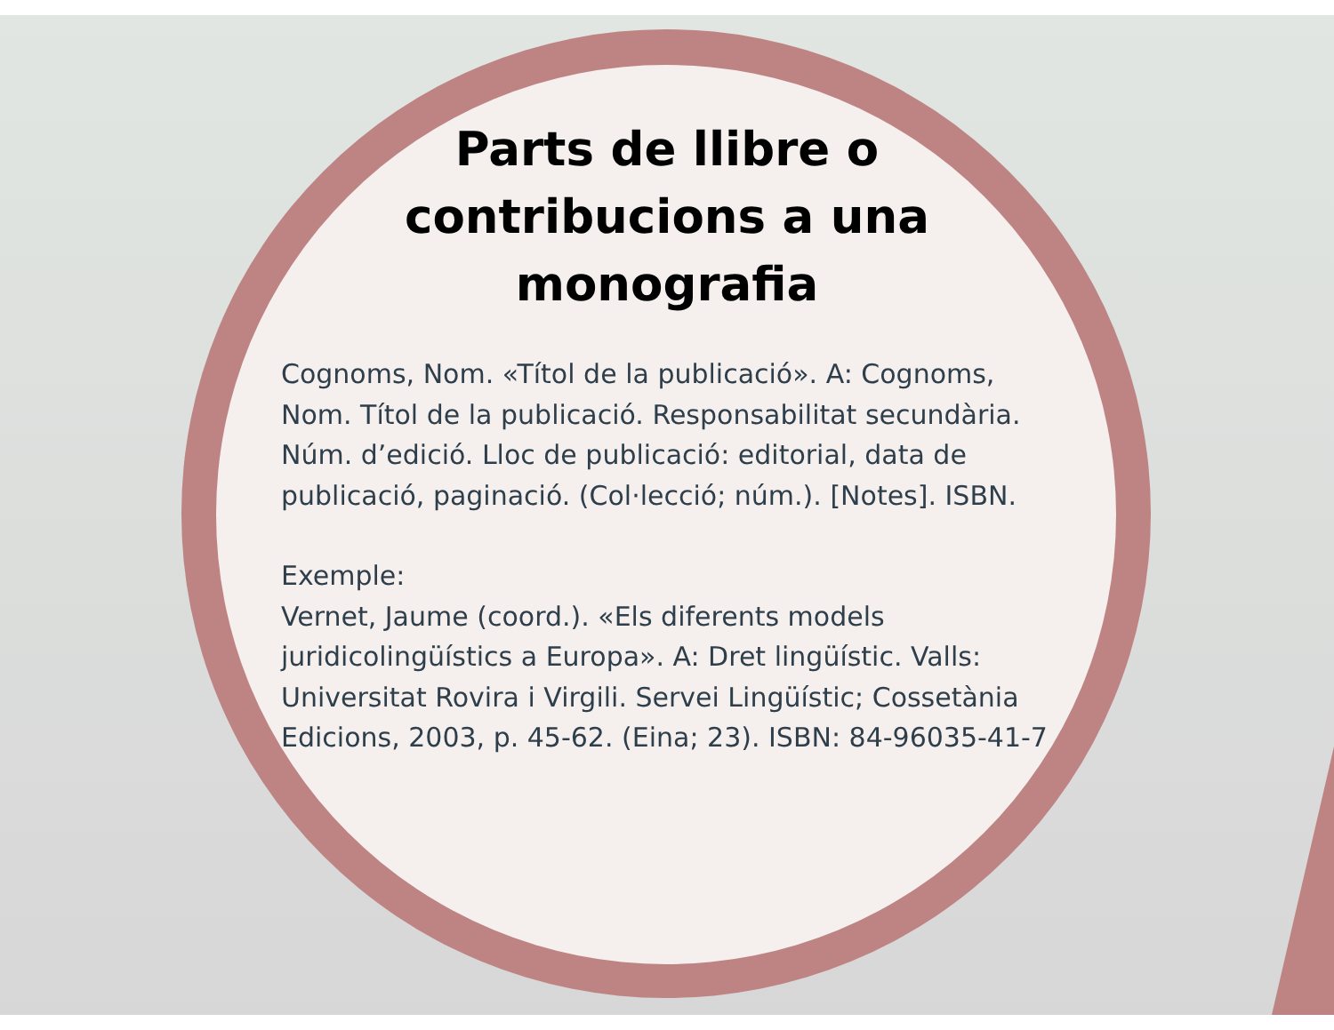Parts de llibre o
contribucions a una
monografia
Cognoms, Nom. «Títol de la publicació». A: Cognoms, Nom. Títol de la publicació. Responsabilitat secundària. Núm. d’edició. Lloc de publicació: editorial, data de publicació, paginació. (Col·lecció; núm.). [Notes]. ISBN.
Exemple:
Vernet, Jaume (coord.). «Els diferents models juridicolingüístics a Europa». A: Dret lingüístic. Valls: Universitat Rovira i Virgili. Servei Lingüístic; Cossetània Edicions, 2003, p. 45-62. (Eina; 23). ISBN: 84-96035-41-7